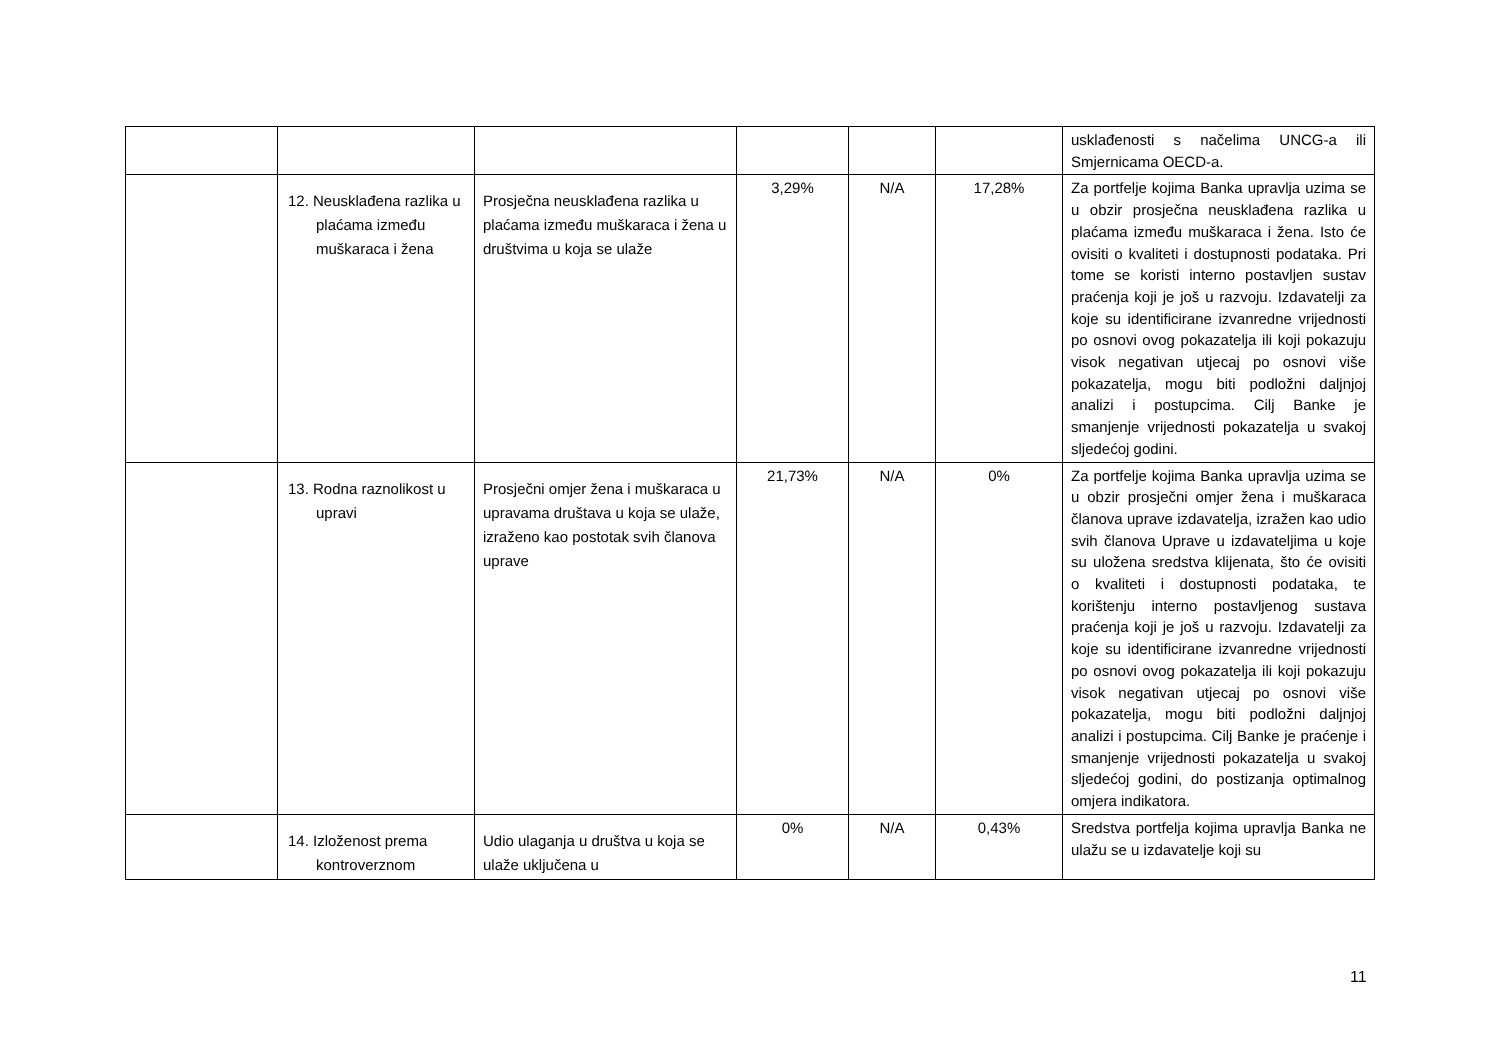| | | | | | | usklađenosti s načelima UNCG-a ili Smjernicama OECD-a. |
| | 12. Neusklađena razlika u plaćama između muškaraca i žena | Prosječna neusklađena razlika u plaćama između muškaraca i žena u društvima u koja se ulaže | 3,29% | N/A | 17,28% | Za portfelje kojima Banka upravlja uzima se u obzir prosječna neusklađena razlika u plaćama između muškaraca i žena. Isto će ovisiti o kvaliteti i dostupnosti podataka. Pri tome se koristi interno postavljen sustav praćenja koji je još u razvoju. Izdavatelji za koje su identificirane izvanredne vrijednosti po osnovi ovog pokazatelja ili koji pokazuju visok negativan utjecaj po osnovi više pokazatelja, mogu biti podložni daljnjoj analizi i postupcima. Cilj Banke je smanjenje vrijednosti pokazatelja u svakoj sljedećoj godini. |
| | 13. Rodna raznolikost u upravi | Prosječni omjer žena i muškaraca u upravama društava u koja se ulaže, izraženo kao postotak svih članova uprave | 21,73% | N/A | 0% | Za portfelje kojima Banka upravlja uzima se u obzir prosječni omjer žena i muškaraca članova uprave izdavatelja, izražen kao udio svih članova Uprave u izdavateljima u koje su uložena sredstva klijenata, što će ovisiti o kvaliteti i dostupnosti podataka, te korištenju interno postavljenog sustava praćenja koji je još u razvoju. Izdavatelji za koje su identificirane izvanredne vrijednosti po osnovi ovog pokazatelja ili koji pokazuju visok negativan utjecaj po osnovi više pokazatelja, mogu biti podložni daljnjoj analizi i postupcima. Cilj Banke je praćenje i smanjenje vrijednosti pokazatelja u svakoj sljedećoj godini, do postizanja optimalnog omjera indikatora. |
| | 14. Izloženost prema kontroverznom | Udio ulaganja u društva u koja se ulaže uključena u | 0% | N/A | 0,43% | Sredstva portfelja kojima upravlja Banka ne ulažu se u izdavatelje koji su |
11